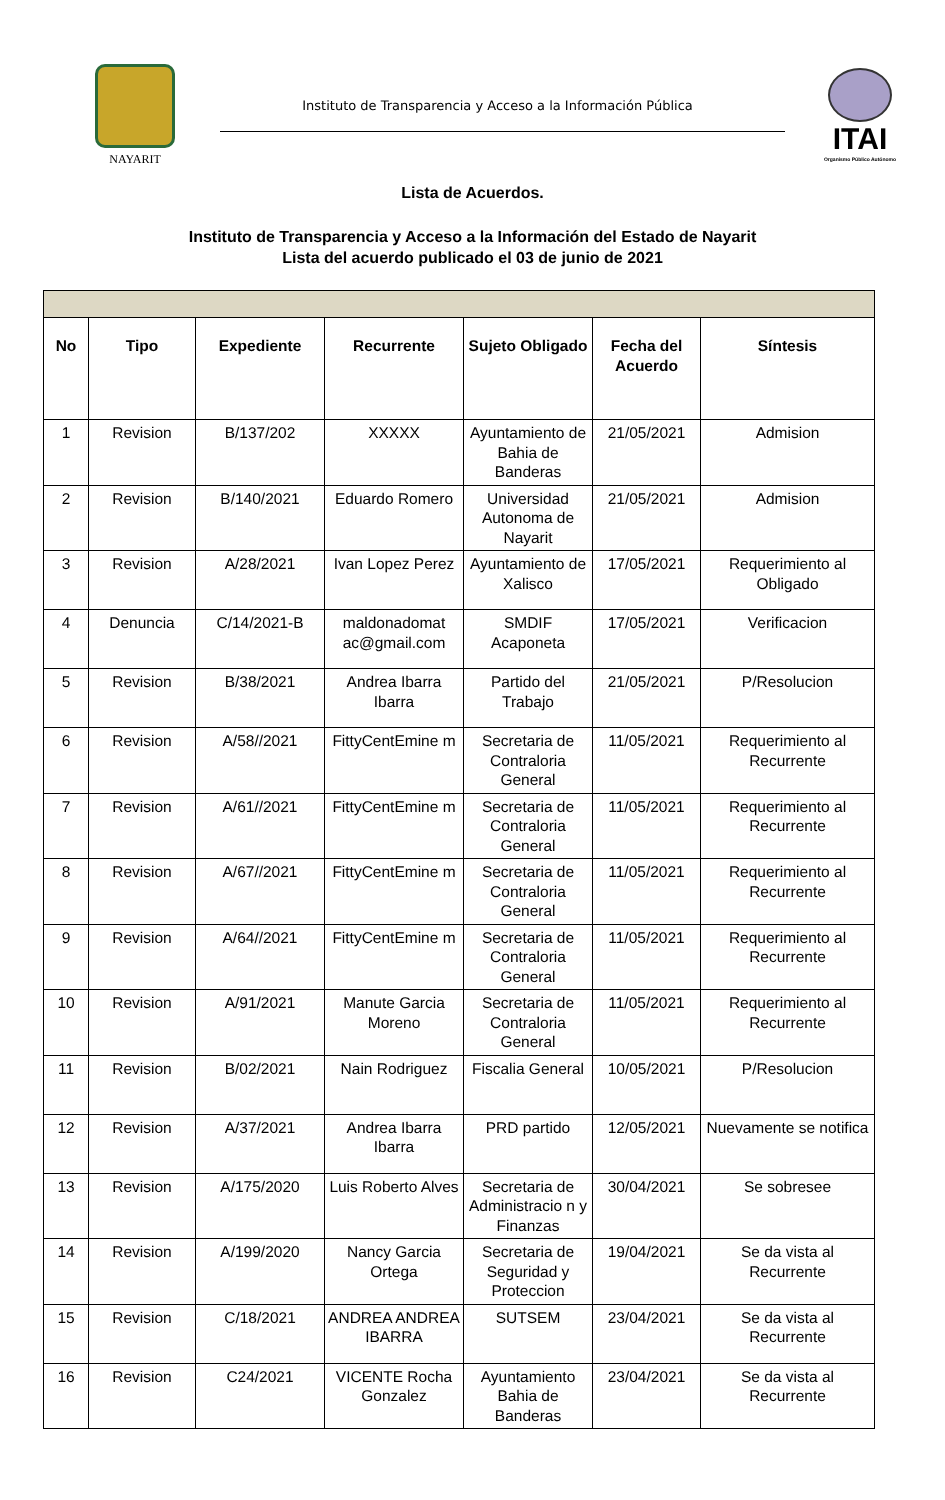NAYARIT
Instituto de Transparencia y Acceso a la Información Pública
ITAI
Organismo Público Autónomo
Lista de Acuerdos.
Instituto de Transparencia y Acceso a la Información del Estado de Nayarit
Lista del acuerdo publicado el 03 de junio de 2021
| No | Tipo | Expediente | Recurrente | Sujeto Obligado | Fecha del Acuerdo | Síntesis |
| --- | --- | --- | --- | --- | --- | --- |
| 1 | Revision | B/137/202 | XXXXX | Ayuntamiento de Bahia de Banderas | 21/05/2021 | Admision |
| 2 | Revision | B/140/2021 | Eduardo Romero | Universidad Autonoma de Nayarit | 21/05/2021 | Admision |
| 3 | Revision | A/28/2021 | Ivan Lopez Perez | Ayuntamiento de Xalisco | 17/05/2021 | Requerimiento al Obligado |
| 4 | Denuncia | C/14/2021-B | maldonadomat ac@gmail.com | SMDIF Acaponeta | 17/05/2021 | Verificacion |
| 5 | Revision | B/38/2021 | Andrea Ibarra Ibarra | Partido del Trabajo | 21/05/2021 | P/Resolucion |
| 6 | Revision | A/58//2021 | FittyCentEmine m | Secretaria de Contraloria General | 11/05/2021 | Requerimiento al Recurrente |
| 7 | Revision | A/61//2021 | FittyCentEmine m | Secretaria de Contraloria General | 11/05/2021 | Requerimiento al Recurrente |
| 8 | Revision | A/67//2021 | FittyCentEmine m | Secretaria de Contraloria General | 11/05/2021 | Requerimiento al Recurrente |
| 9 | Revision | A/64//2021 | FittyCentEmine m | Secretaria de Contraloria General | 11/05/2021 | Requerimiento al Recurrente |
| 10 | Revision | A/91/2021 | Manute Garcia Moreno | Secretaria de Contraloria General | 11/05/2021 | Requerimiento al Recurrente |
| 11 | Revision | B/02/2021 | Nain Rodriguez | Fiscalia General | 10/05/2021 | P/Resolucion |
| 12 | Revision | A/37/2021 | Andrea Ibarra Ibarra | PRD partido | 12/05/2021 | Nuevamente se notifica |
| 13 | Revision | A/175/2020 | Luis Roberto Alves | Secretaria de Administracio n y Finanzas | 30/04/2021 | Se sobresee |
| 14 | Revision | A/199/2020 | Nancy Garcia Ortega | Secretaria de Seguridad y Proteccion | 19/04/2021 | Se da vista al Recurrente |
| 15 | Revision | C/18/2021 | ANDREA ANDREA IBARRA | SUTSEM | 23/04/2021 | Se da vista al Recurrente |
| 16 | Revision | C24/2021 | VICENTE Rocha Gonzalez | Ayuntamiento Bahia de Banderas | 23/04/2021 | Se da vista al Recurrente |